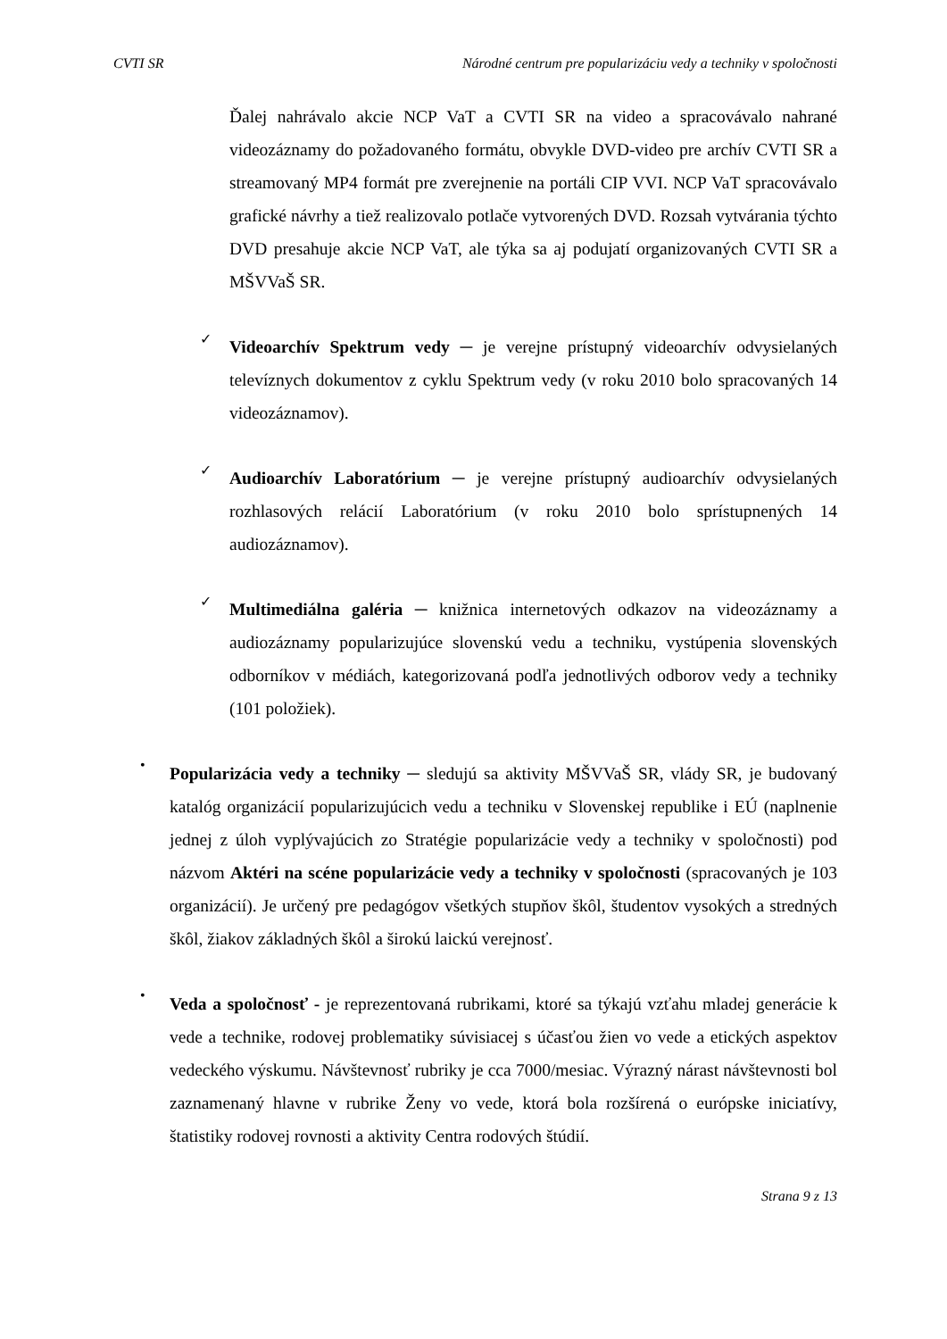CVTI SR Národné centrum pre popularizáciu vedy a techniky v spoločnosti
Ďalej nahrávalo akcie NCP VaT a CVTI SR na video a spracovávalo nahrané videozáznamy do požadovaného formátu, obvykle DVD-video pre archív CVTI SR a streamovaný MP4 formát pre zverejnenie na portáli CIP VVI. NCP VaT spracovávalo grafické návrhy a tiež realizovalo potlače vytvorených DVD. Rozsah vytvárania týchto DVD presahuje akcie NCP VaT, ale týka sa aj podujatí organizovaných CVTI SR a MŠVVaŠ SR.
✓
Videoarchív Spektrum vedy ─ je verejne prístupný videoarchív odvysielaných televíznych dokumentov z cyklu Spektrum vedy (v roku 2010 bolo spracovaných 14 videozáznamov).
✓
Audioarchív Laboratórium ─ je verejne prístupný audioarchív odvysielaných rozhlasových relácií Laboratórium (v roku 2010 bolo sprístupnených 14 audiozáznamov).
✓
Multimediálna galéria ─ knižnica internetových odkazov na videozáznamy a audiozáznamy popularizujúce slovenskú vedu a techniku, vystúpenia slovenských odborníkov v médiách, kategorizovaná podľa jednotlivých odborov vedy a techniky (101 položiek).
•
Popularizácia vedy a techniky ─ sledujú sa aktivity MŠVVaŠ SR, vlády SR, je budovaný katalóg organizácií popularizujúcich vedu a techniku v Slovenskej republike i EÚ (naplnenie jednej z úloh vyplývajúcich zo Stratégie popularizácie vedy a techniky v spoločnosti) pod názvom Aktéri na scéne popularizácie vedy a techniky v spoločnosti (spracovaných je 103 organizácií). Je určený pre pedagógov všetkých stupňov škôl, študentov vysokých a stredných škôl, žiakov základných škôl a širokú laickú verejnosť.
•
Veda a spoločnosť - je reprezentovaná rubrikami, ktoré sa týkajú vzťahu mladej generácie k vede a technike, rodovej problematiky súvisiacej s účasťou žien vo vede a etických aspektov vedeckého výskumu. Návštevnosť rubriky je cca 7000/mesiac. Výrazný nárast návštevnosti bol zaznamenaný hlavne v rubrike Ženy vo vede, ktorá bola rozšírená o európske iniciatívy, štatistiky rodovej rovnosti a aktivity Centra rodových štúdií.
Strana 9 z 13